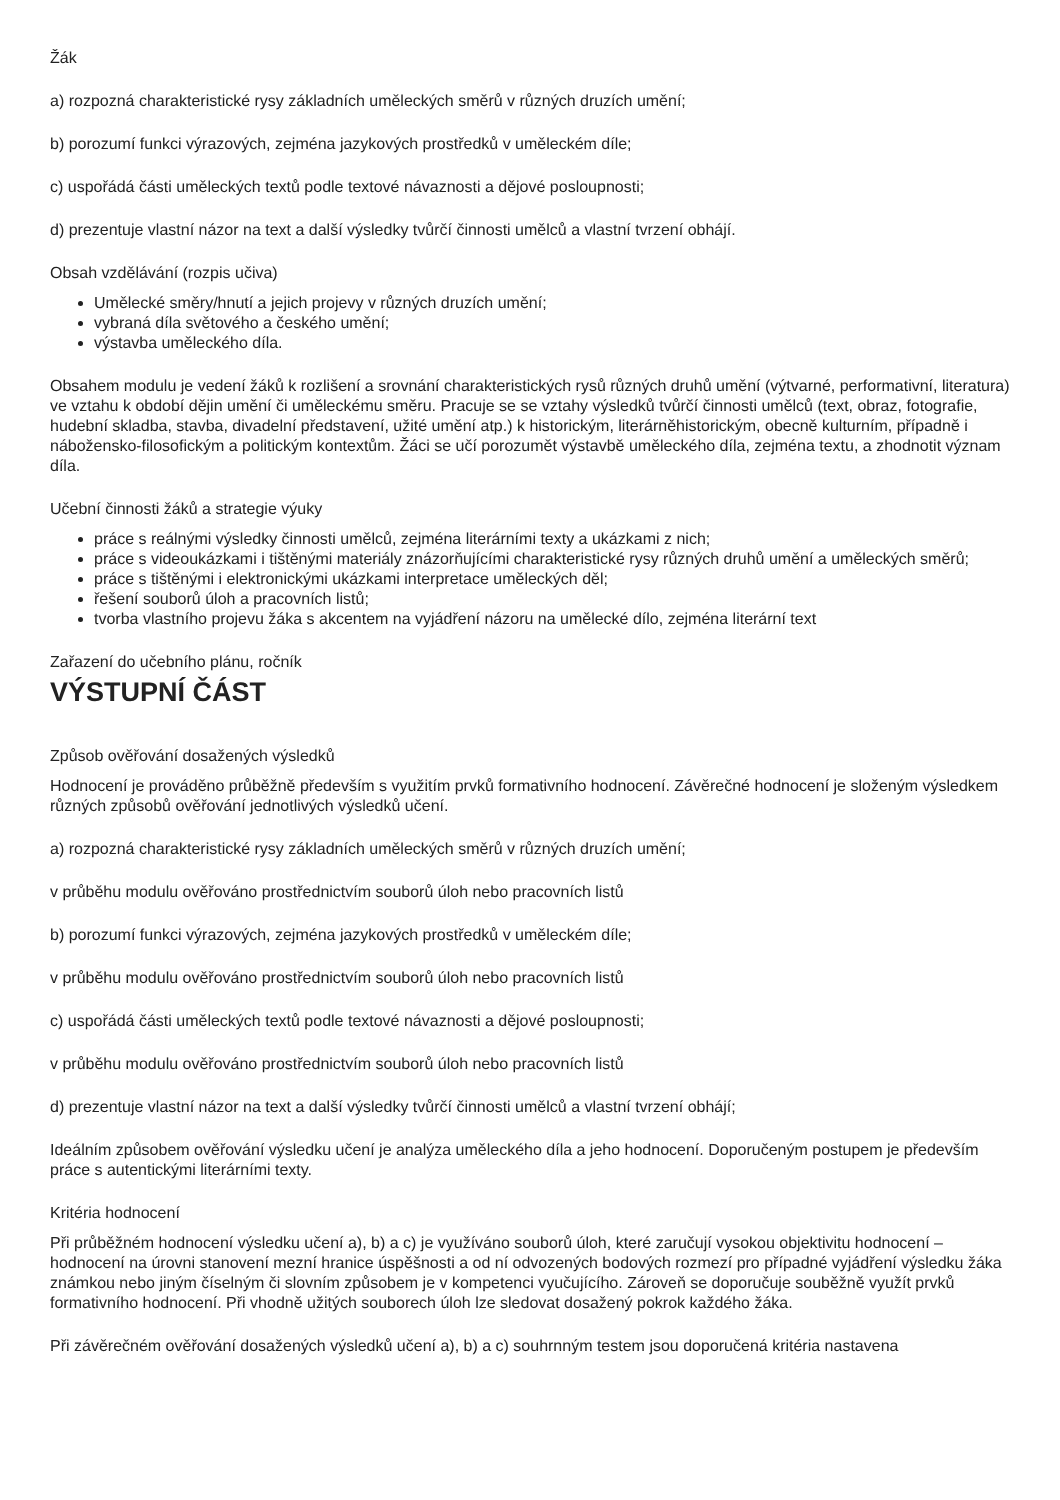Žák
a) rozpozná charakteristické rysy základních uměleckých směrů v různých druzích umění;
b) porozumí funkci výrazových, zejména jazykových prostředků v uměleckém díle;
c) uspořádá části uměleckých textů podle textové návaznosti a dějové posloupnosti;
d) prezentuje vlastní názor na text a další výsledky tvůrčí činnosti umělců a vlastní tvrzení obhájí.
Obsah vzdělávání (rozpis učiva)
Umělecké směry/hnutí a jejich projevy v různých druzích umění;
vybraná díla světového a českého umění;
výstavba uměleckého díla.
Obsahem modulu je vedení žáků k rozlišení a srovnání charakteristických rysů různých druhů umění (výtvarné, performativní, literatura) ve vztahu k období dějin umění či uměleckému směru. Pracuje se se vztahy výsledků tvůrčí činnosti umělců (text, obraz, fotografie, hudební skladba, stavba, divadelní představení, užité umění atp.) k historickým, literárněhistorickým, obecně kulturním, případně i nábožensko-filosofickým a politickým kontextům. Žáci se učí porozumět výstavbě uměleckého díla, zejména textu, a zhodnotit význam díla.
Učební činnosti žáků a strategie výuky
práce s reálnými výsledky činnosti umělců, zejména literárními texty a ukázkami z nich;
práce s videoukázkami i tištěnými materiály znázorňujícími charakteristické rysy různých druhů umění a uměleckých směrů;
práce s tištěnými i elektronickými ukázkami interpretace uměleckých děl;
řešení souborů úloh a pracovních listů;
tvorba vlastního projevu žáka s akcentem na vyjádření názoru na umělecké dílo, zejména literární text
Zařazení do učebního plánu, ročník
VÝSTUPNÍ ČÁST
Způsob ověřování dosažených výsledků
Hodnocení je prováděno průběžně především s využitím prvků formativního hodnocení. Závěrečné hodnocení je složeným výsledkem různých způsobů ověřování jednotlivých výsledků učení.
a) rozpozná charakteristické rysy základních uměleckých směrů v různých druzích umění;
v průběhu modulu ověřováno prostřednictvím souborů úloh nebo pracovních listů
b) porozumí funkci výrazových, zejména jazykových prostředků v uměleckém díle;
v průběhu modulu ověřováno prostřednictvím souborů úloh nebo pracovních listů
c) uspořádá části uměleckých textů podle textové návaznosti a dějové posloupnosti;
v průběhu modulu ověřováno prostřednictvím souborů úloh nebo pracovních listů
d) prezentuje vlastní názor na text a další výsledky tvůrčí činnosti umělců a vlastní tvrzení obhájí;
Ideálním způsobem ověřování výsledku učení je analýza uměleckého díla a jeho hodnocení. Doporučeným postupem je především práce s autentickými literárními texty.
Kritéria hodnocení
Při průběžném hodnocení výsledku učení a), b) a c) je využíváno souborů úloh, které zaručují vysokou objektivitu hodnocení – hodnocení na úrovni stanovení mezní hranice úspěšnosti a od ní odvozených bodových rozmezí pro případné vyjádření výsledku žáka známkou nebo jiným číselným či slovním způsobem je v kompetenci vyučujícího. Zároveň se doporučuje souběžně využít prvků formativního hodnocení. Při vhodně užitých souborech úloh lze sledovat dosažený pokrok každého žáka.
Při závěrečném ověřování dosažených výsledků učení a), b) a c) souhrnným testem jsou doporučená kritéria nastavena